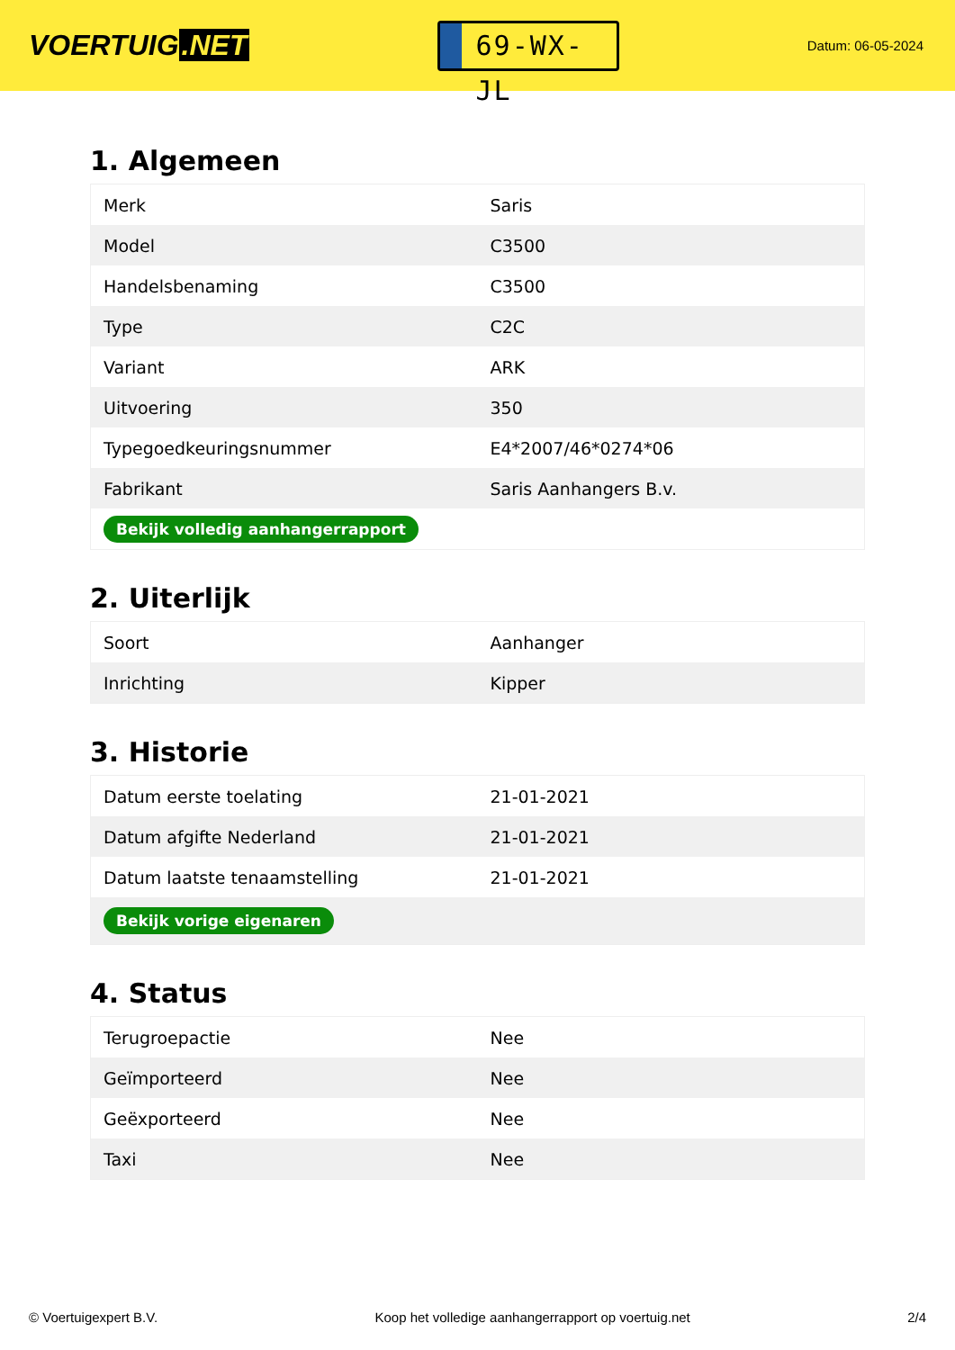VOERTUIG.NET
69-WX-JL
Datum: 06-05-2024
1. Algemeen
| Merk | Saris |
| Model | C3500 |
| Handelsbenaming | C3500 |
| Type | C2C |
| Variant | ARK |
| Uitvoering | 350 |
| Typegoedkeuringsnummer | E4*2007/46*0274*06 |
| Fabrikant | Saris Aanhangers B.v. |
| Bekijk volledig aanhangerrapport | |
2. Uiterlijk
| Soort | Aanhanger |
| Inrichting | Kipper |
3. Historie
| Datum eerste toelating | 21-01-2021 |
| Datum afgifte Nederland | 21-01-2021 |
| Datum laatste tenaamstelling | 21-01-2021 |
| Bekijk vorige eigenaren | |
4. Status
| Terugroepactie | Nee |
| Geïmporteerd | Nee |
| Geëxporteerd | Nee |
| Taxi | Nee |
© Voertuigexpert B.V. Koop het volledige aanhangerrapport op voertuig.net 2/4